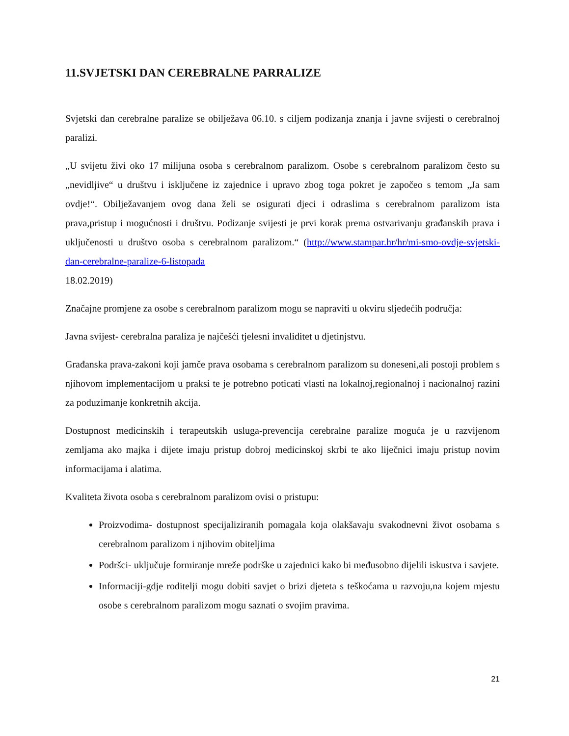11.SVJETSKI DAN CEREBRALNE PARRALIZE
Svjetski dan cerebralne paralize se obilježava 06.10. s ciljem podizanja znanja i javne svijesti o cerebralnoj paralizi.
„U svijetu živi oko 17 milijuna osoba s cerebralnom paralizom. Osobe s cerebralnom paralizom često su „nevidljive“ u društvu i isključene iz zajednice i upravo zbog toga pokret je započeo s temom „Ja sam ovdje!“. Obilježavanjem ovog dana želi se osigurati djeci i odraslima s cerebralnom paralizom ista prava,pristup i mogućnosti i društvu. Podizanje svijesti je prvi korak prema ostvarivanju građanskih prava i uključenosti u društvo osoba s cerebralnom paralizom.“ (http://www.stampar.hr/hr/mi-smo-ovdje-svjetski-dan-cerebralne-paralize-6-listopada
18.02.2019)
Značajne promjene za osobe s cerebralnom paralizom mogu se napraviti u okviru sljedećih područja:
Javna svijest- cerebralna paraliza je najčešći tjelesni invaliditet u djetinjstvu.
Građanska prava-zakoni koji jamče prava osobama s cerebralnom paralizom su doneseni,ali postoji problem s njihovom implementacijom u praksi te je potrebno poticati vlasti na lokalnoj,regionalnoj i nacionalnoj razini za poduzimanje konkretnih akcija.
Dostupnost medicinskih i terapeutskih usluga-prevencija cerebralne paralize moguća je u razvijenom zemljama ako majka i dijete imaju pristup dobroj medicinskoj skrbi te ako liječnici imaju pristup novim informacijama i alatima.
Kvaliteta života osoba s cerebralnom paralizom ovisi o pristupu:
Proizvodima- dostupnost specijaliziranih pomagala koja olakšavaju svakodnevni život osobama s cerebralnom paralizom i njihovim obiteljima
Podršci- uključuje formiranje mreže podrške u zajednici kako bi međusobno dijelili iskustva i savjete.
Informaciji-gdje roditelji mogu dobiti savjet o brizi djeteta s teškoćama u razvoju,na kojem mjestu osobe s cerebralnom paralizom mogu saznati o svojim pravima.
21